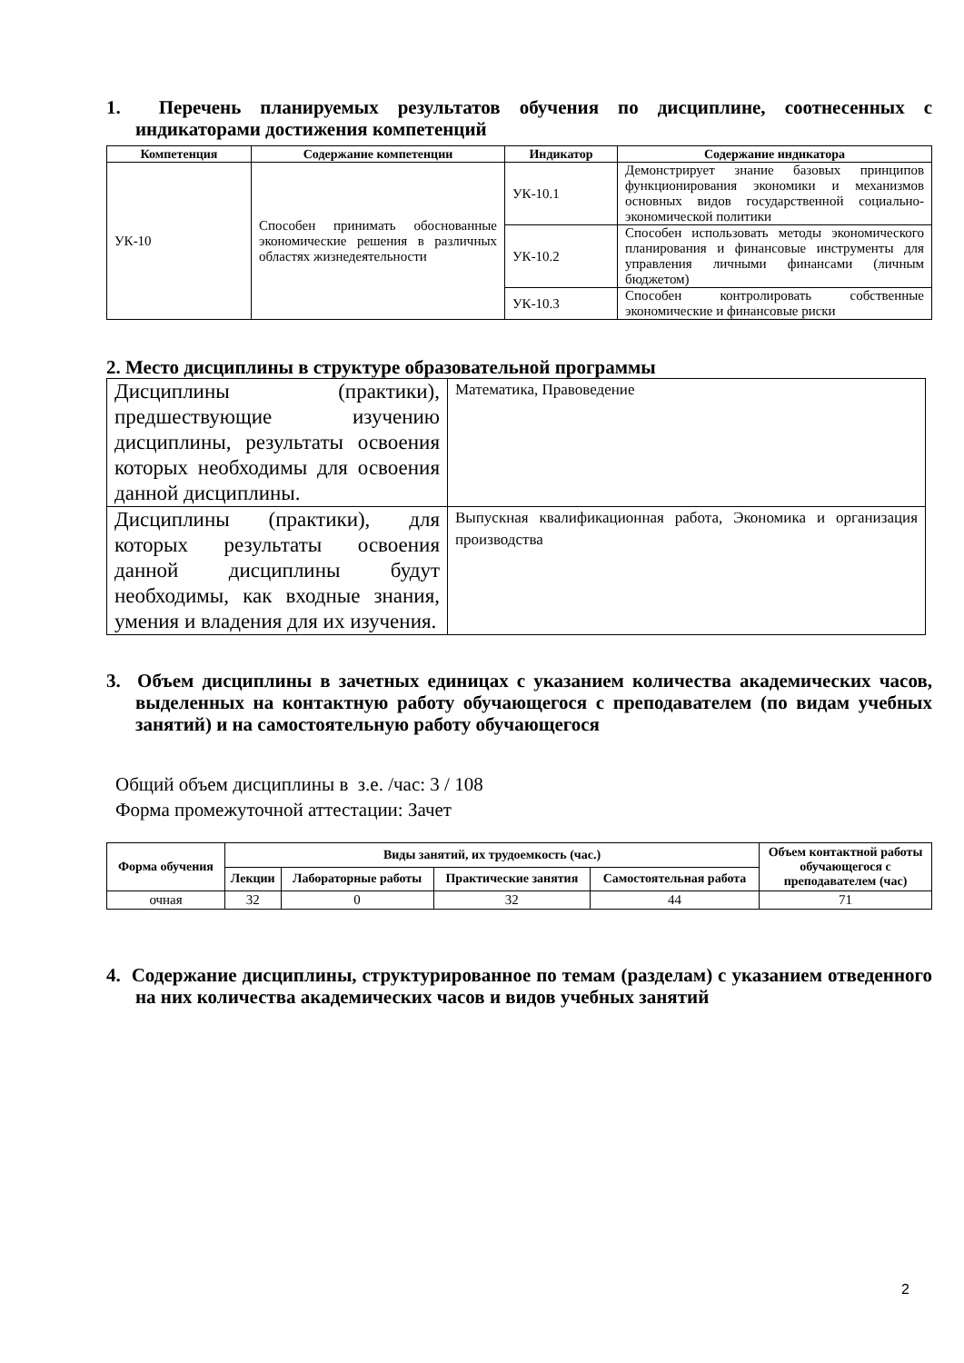1. Перечень планируемых результатов обучения по дисциплине, соотнесенных с индикаторами достижения компетенций
| Компетенция | Содержание компетенции | Индикатор | Содержание индикатора |
| --- | --- | --- | --- |
| УК-10 | Способен принимать обоснованные экономические решения в различных областях жизнедеятельности | УК-10.1 | Демонстрирует знание базовых принципов функционирования экономики и механизмов основных видов государственной социально-экономической политики |
| | | УК-10.2 | Способен использовать методы экономического планирования и финансовые инструменты для управления личными финансами (личным бюджетом) |
| | | УК-10.3 | Способен контролировать собственные экономические и финансовые риски |
2. Место дисциплины в структуре образовательной программы
| Дисциплины (практики), предшествующие изучению дисциплины, результаты освоения которых необходимы для освоения данной дисциплины. | Математика, Правоведение |
| Дисциплины (практики), для которых результаты освоения данной дисциплины будут необходимы, как входные знания, умения и владения для их изучения. | Выпускная квалификационная работа, Экономика и организация производства |
3. Объем дисциплины в зачетных единицах с указанием количества академических часов, выделенных на контактную работу обучающегося с преподавателем (по видам учебных занятий) и на самостоятельную работу обучающегося
Общий объем дисциплины в з.е. /час: 3 / 108
Форма промежуточной аттестации: Зачет
| Форма обучения | Виды занятий, их трудоемкость (час.) | | | | Объем контактной работы обучающегося с преподавателем (час) |
| --- | --- | --- | --- | --- | --- |
| | Лекции | Лабораторные работы | Практические занятия | Самостоятельная работа | |
| очная | 32 | 0 | 32 | 44 | 71 |
4. Содержание дисциплины, структурированное по темам (разделам) с указанием отведенного на них количества академических часов и видов учебных занятий
2